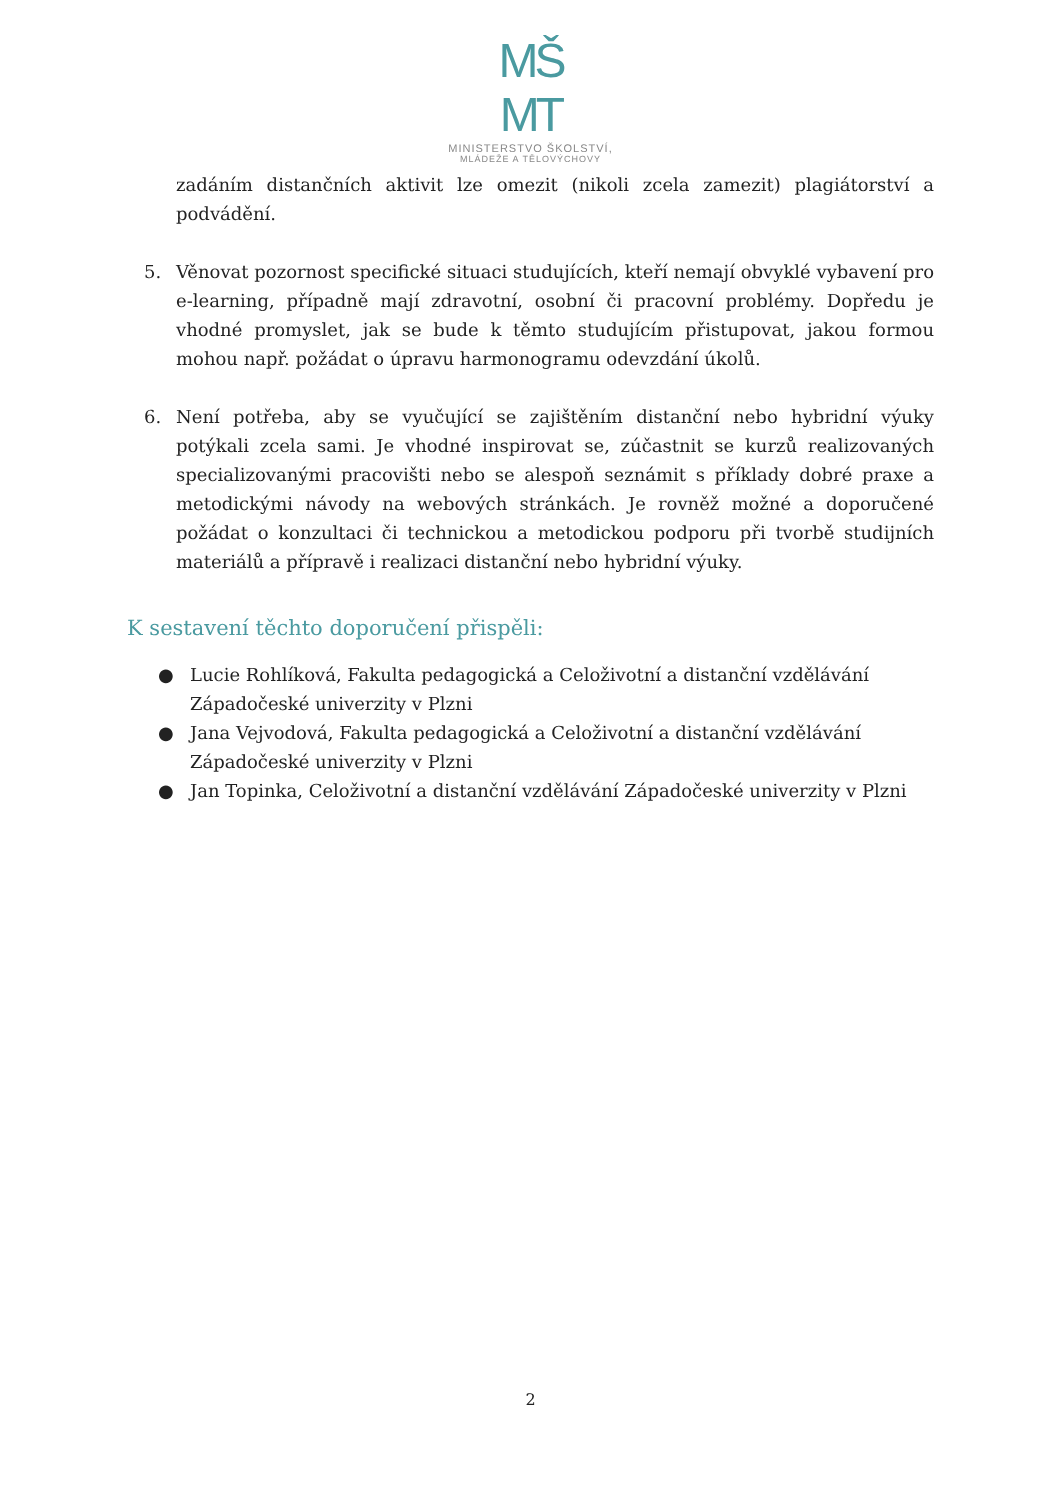MŠ
MT
MINISTERSTVO ŠKOLSTVÍ,
MLÁDEŽE A TĚLOVÝCHOVY
zadáním distančních aktivit lze omezit (nikoli zcela zamezit) plagiátorství a podvádění.
5. Věnovat pozornost specifické situaci studujících, kteří nemají obvyklé vybavení pro e-learning, případně mají zdravotní, osobní či pracovní problémy. Dopředu je vhodné promyslet, jak se bude k těmto studujícím přistupovat, jakou formou mohou např. požádat o úpravu harmonogramu odevzdání úkolů.
6. Není potřeba, aby se vyučující se zajištěním distanční nebo hybridní výuky potýkali zcela sami. Je vhodné inspirovat se, zúčastnit se kurzů realizovaných specializovanými pracovišti nebo se alespoň seznámit s příklady dobré praxe a metodickými návody na webových stránkách. Je rovněž možné a doporučené požádat o konzultaci či technickou a metodickou podporu při tvorbě studijních materiálů a přípravě i realizaci distanční nebo hybridní výuky.
K sestavení těchto doporučení přispěli:
● Lucie Rohlíková, Fakulta pedagogická a Celoživotní a distanční vzdělávání Západočeské univerzity v Plzni
● Jana Vejvodová, Fakulta pedagogická a Celoživotní a distanční vzdělávání Západočeské univerzity v Plzni
● Jan Topinka, Celoživotní a distanční vzdělávání Západočeské univerzity v Plzni
2